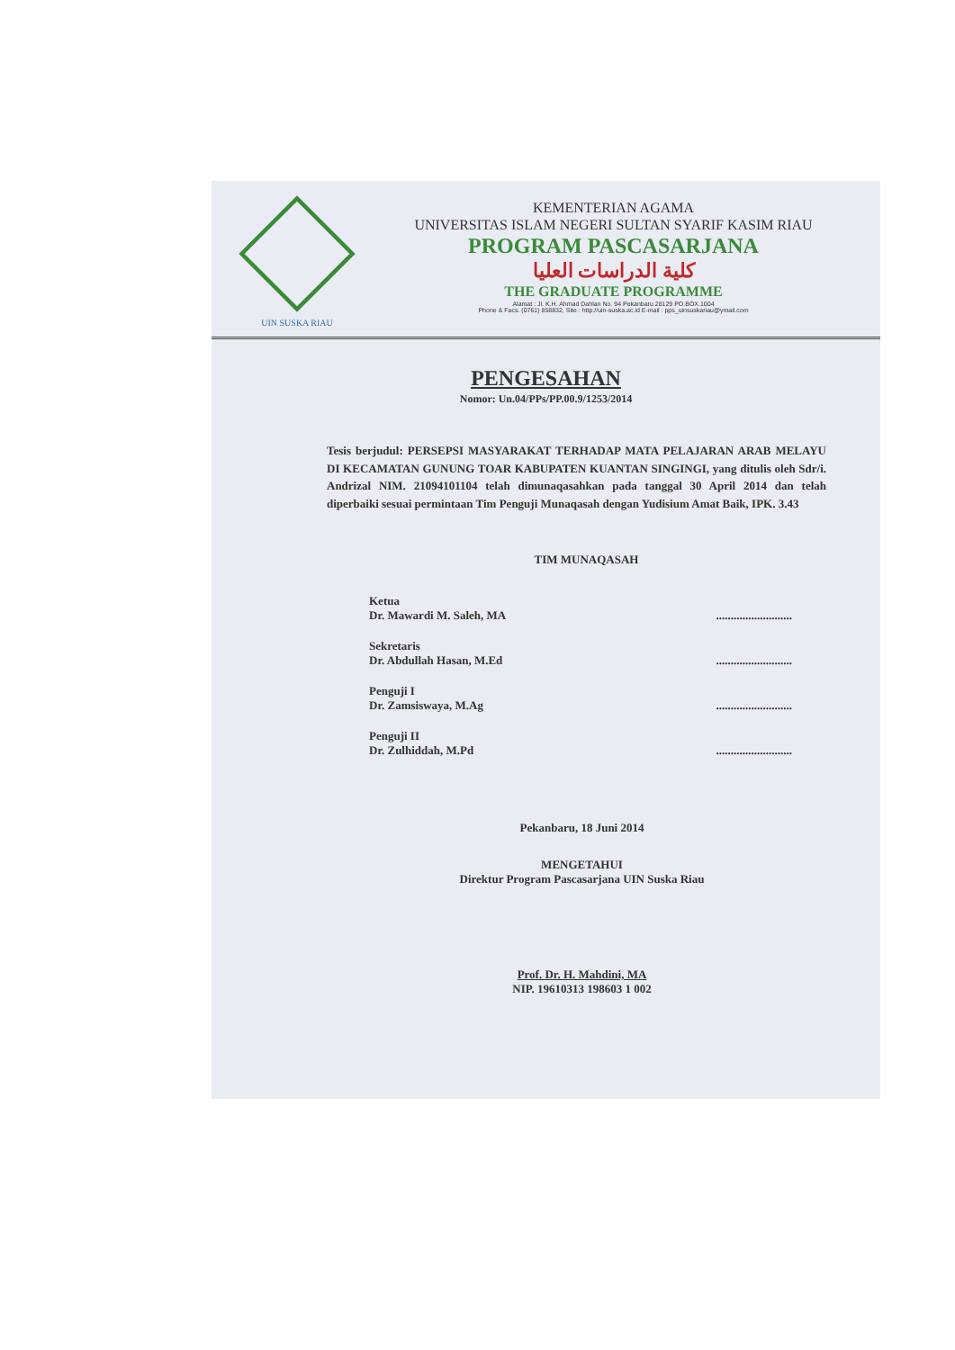UIN SUSKA RIAU
KEMENTERIAN AGAMA
UNIVERSITAS ISLAM NEGERI SULTAN SYARIF KASIM RIAU
PROGRAM PASCASARJANA
كلية الدراسات العليا
THE GRADUATE PROGRAMME
Alamat : Jl. K.H. Ahmad Dahlan No. 94 Pekanbaru 28129 PO.BOX.1004
Phone & Facs. (0761) 858832, Site : http://uin-suska.ac.id E-mail : pps_uinsuskariau@ymail.com
PENGESAHAN
Nomor: Un.04/PPs/PP.00.9/1253/2014
Tesis berjudul: PERSEPSI MASYARAKAT TERHADAP MATA PELAJARAN ARAB MELAYU DI KECAMATAN GUNUNG TOAR KABUPATEN KUANTAN SINGINGI, yang ditulis oleh Sdr/i. Andrizal NIM. 21094101104 telah dimunaqasahkan pada tanggal 30 April 2014 dan telah diperbaiki sesuai permintaan Tim Penguji Munaqasah dengan Yudisium Amat Baik, IPK. 3.43
TIM MUNAQASAH
Ketua
Dr. Mawardi M. Saleh, MA..........................
Sekretaris
Dr. Abdullah Hasan, M.Ed..........................
Penguji I
Dr. Zamsiswaya, M.Ag..........................
Penguji II
Dr. Zulhiddah, M.Pd..........................
Pekanbaru, 18 Juni 2014
MENGETAHUI
Direktur Program Pascasarjana UIN Suska Riau
Prof. Dr. H. Mahdini, MA
NIP. 19610313 198603 1 002